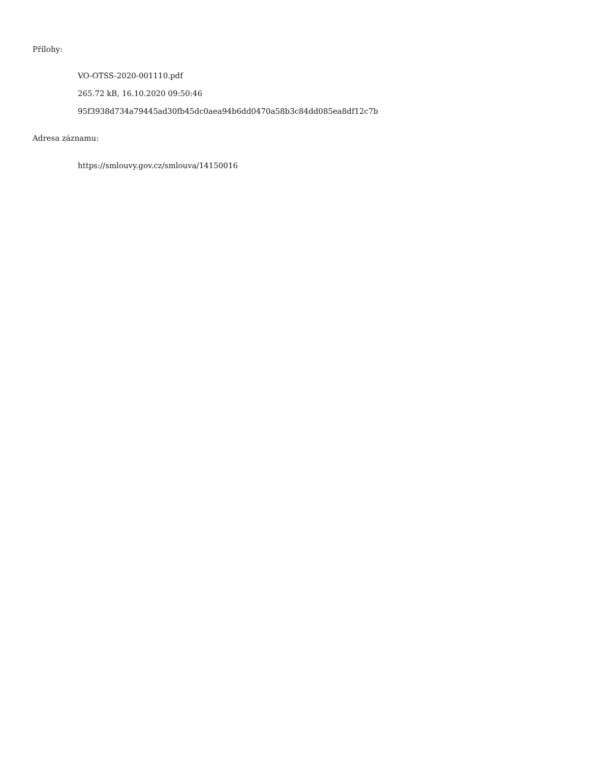Přílohy:
VO-OTSS-2020-001110.pdf
265.72 kB, 16.10.2020 09:50:46
95f3938d734a79445ad30fb45dc0aea94b6dd0470a58b3c84dd085ea8df12c7b
Adresa záznamu:
https://smlouvy.gov.cz/smlouva/14150016